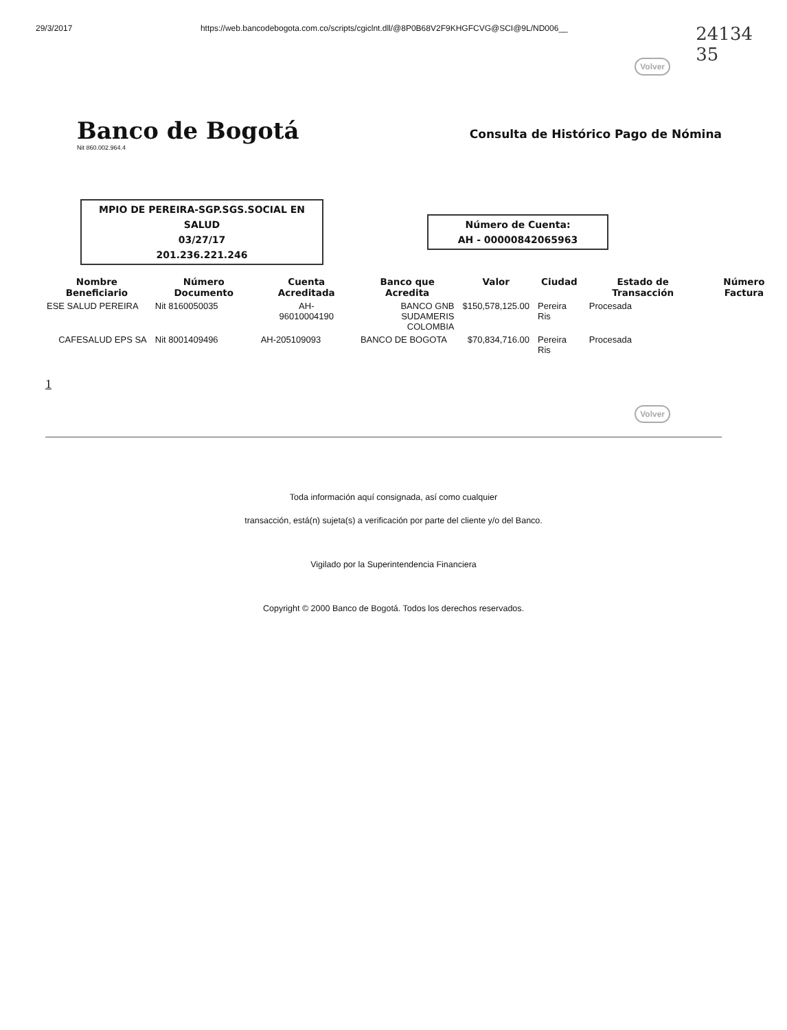29/3/2017 https://web.bancodebogota.com.co/scripts/cgiclnt.dll/@8P0B68V2F9KHGFCVG@SCI@9L/ND006__ 24134
35
Volver
Banco de Bogotá
Nit 860.002.964.4
Consulta de Histórico Pago de Nómina
MPIO DE PEREIRA-SGP.SGS.SOCIAL EN SALUD
03/27/17
201.236.221.246
Número de Cuenta:
AH - 00000842065963
| Nombre Beneficiario | Número Documento | Cuenta Acreditada | Banco que Acredita | Valor | Ciudad | Estado de Transacción | Número Factura |
| --- | --- | --- | --- | --- | --- | --- | --- |
| ESE SALUD PEREIRA | Nit 8160050035 | AH- 96010004190 | BANCO GNB SUDAMERIS COLOMBIA | $150,578,125.00 | Pereira Ris | Procesada | |
| CAFESALUD EPS SA | Nit 8001409496 | AH-205109093 | BANCO DE BOGOTA | $70,834,716.00 | Pereira Ris | Procesada | |
1
Volver
Toda información aquí consignada, así como cualquier
transacción, está(n) sujeta(s) a verificación por parte del cliente y/o del Banco.
Vigilado por la Superintendencia Financiera
Copyright © 2000 Banco de Bogotá. Todos los derechos reservados.